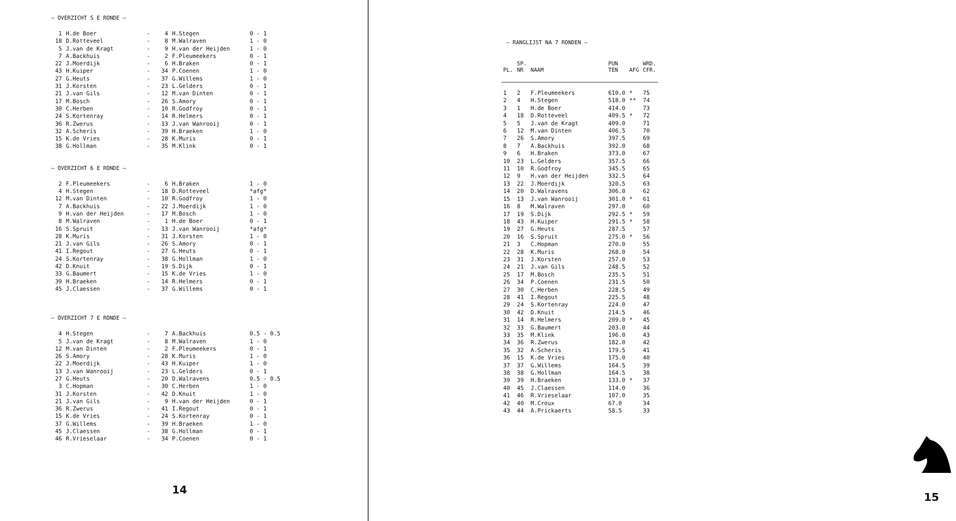— OVERZICHT 5 E RONDE —
| 1 | H.de Boer | - | 4 | H.Stegen | 0 - 1 |
| 18 | D.Rotteveel | - | 8 | M.Walraven | 1 - 0 |
| 5 | J.van de Kragt | - | 9 | H.van der Heijden | 1 - 0 |
| 7 | A.Backhuis | - | 2 | F.Pleumeekers | 0 - 1 |
| 22 | J.Moerdijk | - | 6 | H.Braken | 0 - 1 |
| 43 | H.Kuiper | - | 34 | P.Coenen | 1 - 0 |
| 27 | G.Heuts | - | 37 | G.Willems | 1 - 0 |
| 31 | J.Korsten | - | 23 | L.Gelders | 0 - 1 |
| 21 | J.van Gils | - | 12 | M.van Dinten | 0 - 1 |
| 17 | M.Bosch | - | 26 | S.Amory | 0 - 1 |
| 30 | C.Herben | - | 10 | R.Godfroy | 0 - 1 |
| 24 | S.Kortenray | - | 14 | R.Helmers | 0 - 1 |
| 36 | R.Zwerus | - | 13 | J.van Wanrooij | 0 - 1 |
| 32 | A.Scheris | - | 39 | H.Braeken | 1 - 0 |
| 15 | K.de Vries | - | 28 | K.Muris | 0 - 1 |
| 38 | G.Hollman | - | 35 | M.Klink | 0 - 1 |
— OVERZICHT 6 E RONDE —
| 2 | F.Pleumeekers | - | 6 | H.Braken | 1 - 0 |
| 4 | H.Stegen | - | 18 | D.Rotteveel | *afg* |
| 12 | M.van Dinten | - | 10 | R.Godfroy | 1 - 0 |
| 7 | A.Backhuis | - | 22 | J.Moerdijk | 1 - 0 |
| 9 | H.van der Heijden | - | 17 | M.Bosch | 1 - 0 |
| 8 | M.Walraven | - | 1 | H.de Boer | 0 - 1 |
| 16 | S.Spruit | - | 13 | J.van Wanrooij | *afg* |
| 28 | K.Muris | - | 31 | J.Korsten | 1 - 0 |
| 21 | J.van Gils | - | 26 | S.Amory | 0 - 1 |
| 41 | I.Regout | - | 27 | G.Heuts | 0 - 1 |
| 24 | S.Kortenray | - | 38 | G.Hollman | 1 - 0 |
| 42 | D.Knuit | - | 19 | S.Dijk | 0 - 1 |
| 33 | G.Baumert | - | 15 | K.de Vries | 1 - 0 |
| 39 | H.Braeken | - | 14 | R.Helmers | 0 - 1 |
| 45 | J.Claessen | - | 37 | G.Willems | 0 - 1 |
— OVERZICHT 7 E RONDE —
| 4 | H.Stegen | - | 7 | A.Backhuis | 0.5 - 0.5 |
| 5 | J.van de Kragt | - | 8 | M.Walraven | 1 - 0 |
| 12 | M.van Dinten | - | 2 | F.Pleumeekers | 0 - 1 |
| 26 | S.Amory | - | 28 | K.Muris | 1 - 0 |
| 22 | J.Moerdijk | - | 43 | H.Kuiper | 1 - 0 |
| 13 | J.van Wanrooij | - | 23 | L.Gelders | 0 - 1 |
| 27 | G.Heuts | - | 20 | D.Walravens | 0.5 - 0.5 |
| 3 | C.Hopman | - | 30 | C.Herben | 1 - 0 |
| 31 | J.Korsten | - | 42 | D.Knuit | 1 - 0 |
| 21 | J.van Gils | - | 9 | H.van der Heijden | 0 - 1 |
| 36 | R.Zwerus | - | 41 | I.Regout | 0 - 1 |
| 15 | K.de Vries | - | 24 | S.Kortenray | 0 - 1 |
| 37 | G.Willems | - | 39 | H.Braeken | 1 - 0 |
| 45 | J.Claessen | - | 38 | G.Hollman | 0 - 1 |
| 46 | R.Vrieselaar | - | 34 | P.Coenen | 0 - 1 |
14
— RANGLIJST NA 7 RONDEN —
| PL. | SP. NR | NAAM | PUN TEN | AFG | WRD. CFR. |
| --- | --- | --- | --- | --- | --- |
| 1 | 2 | F.Pleumeekers | 610.0 | * | 75 |
| 2 | 4 | H.Stegen | 518.0 | ** | 74 |
| 3 | 1 | H.de Boer | 414.0 | | 73 |
| 4 | 18 | D.Rotteveel | 409.5 | * | 72 |
| 5 | 5 | J.van de Kragt | 409.0 | | 71 |
| 6 | 12 | M.van Dinten | 406.5 | | 70 |
| 7 | 26 | S.Amory | 397.5 | | 69 |
| 8 | 7 | A.Backhuis | 392.0 | | 68 |
| 9 | 6 | H.Braken | 373.0 | | 67 |
| 10 | 23 | L.Gelders | 357.5 | | 66 |
| 11 | 10 | R.Godfroy | 345.5 | | 65 |
| 12 | 9 | H.van der Heijden | 332.5 | | 64 |
| 13 | 22 | J.Moerdijk | 320.5 | | 63 |
| 14 | 20 | D.Walravens | 306.0 | | 62 |
| 15 | 13 | J.van Wanrooij | 301.0 | * | 61 |
| 16 | 8 | M.Walraven | 297.0 | | 60 |
| 17 | 19 | S.Dijk | 292.5 | * | 59 |
| 18 | 43 | H.Kuiper | 291.5 | * | 58 |
| 19 | 27 | G.Heuts | 287.5 | | 57 |
| 20 | 16 | S.Spruit | 275.0 | * | 56 |
| 21 | 3 | C.Hopman | 270.0 | | 55 |
| 22 | 28 | K.Muris | 268.0 | | 54 |
| 23 | 31 | J.Korsten | 257.0 | | 53 |
| 24 | 21 | J.van Gils | 248.5 | | 52 |
| 25 | 17 | M.Bosch | 235.5 | | 51 |
| 26 | 34 | P.Coenen | 231.5 | | 50 |
| 27 | 30 | C.Herben | 228.5 | | 49 |
| 28 | 41 | I.Regout | 225.5 | | 48 |
| 29 | 24 | S.Kortenray | 224.0 | | 47 |
| 30 | 42 | D.Knuit | 214.5 | | 46 |
| 31 | 14 | R.Helmers | 209.0 | * | 45 |
| 32 | 33 | G.Baumert | 203.0 | | 44 |
| 33 | 35 | M.Klink | 196.0 | | 43 |
| 34 | 36 | R.Zwerus | 182.0 | | 42 |
| 35 | 32 | A.Scheris | 179.5 | | 41 |
| 36 | 15 | K.de Vries | 175.0 | | 40 |
| 37 | 37 | G.Willems | 164.5 | | 39 |
| 38 | 38 | G.Hollman | 164.5 | | 38 |
| 39 | 39 | H.Braeken | 133.0 | * | 37 |
| 40 | 45 | J.Claessen | 114.0 | | 36 |
| 41 | 46 | R.Vrieselaar | 107.0 | | 35 |
| 42 | 40 | M.Croux | 67.0 | | 34 |
| 43 | 44 | A.Prickaerts | 58.5 | | 33 |
15